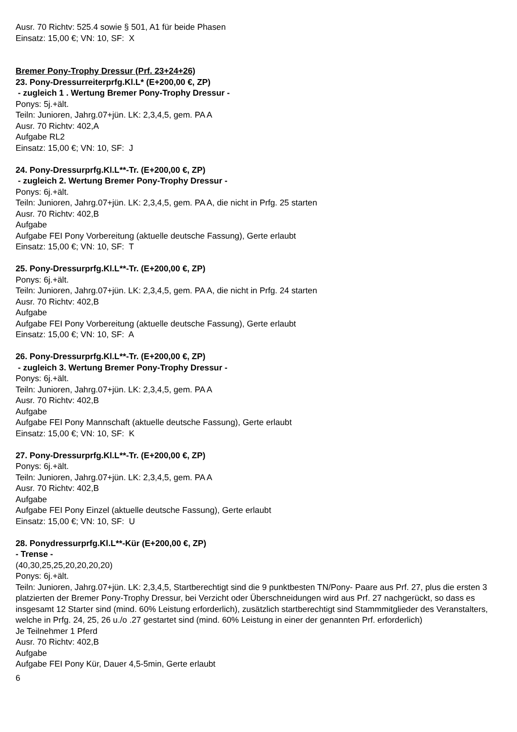Ausr. 70 Richtv: 525.4 sowie § 501, A1 für beide Phasen
Einsatz: 15,00 €; VN: 10, SF: X
Bremer Pony-Trophy Dressur (Prf. 23+24+26)
23. Pony-Dressurreiterprfg.Kl.L* (E+200,00 €, ZP)
- zugleich 1 . Wertung Bremer Pony-Trophy Dressur -
Ponys: 5j.+ält.
Teiln: Junioren, Jahrg.07+jün. LK: 2,3,4,5, gem. PA A
Ausr. 70 Richtv: 402,A
Aufgabe RL2
Einsatz: 15,00 €; VN: 10, SF: J
24. Pony-Dressurprfg.Kl.L**-Tr. (E+200,00 €, ZP)
- zugleich 2. Wertung Bremer Pony-Trophy Dressur -
Ponys: 6j.+ält.
Teiln: Junioren, Jahrg.07+jün. LK: 2,3,4,5, gem. PA A, die nicht in Prfg. 25 starten
Ausr. 70 Richtv: 402,B
Aufgabe
Aufgabe FEI Pony Vorbereitung (aktuelle deutsche Fassung), Gerte erlaubt
Einsatz: 15,00 €; VN: 10, SF: T
25. Pony-Dressurprfg.Kl.L**-Tr. (E+200,00 €, ZP)
Ponys: 6j.+ält.
Teiln: Junioren, Jahrg.07+jün. LK: 2,3,4,5, gem. PA A, die nicht in Prfg. 24 starten
Ausr. 70 Richtv: 402,B
Aufgabe
Aufgabe FEI Pony Vorbereitung (aktuelle deutsche Fassung), Gerte erlaubt
Einsatz: 15,00 €; VN: 10, SF: A
26. Pony-Dressurprfg.Kl.L**-Tr. (E+200,00 €, ZP)
- zugleich 3. Wertung Bremer Pony-Trophy Dressur -
Ponys: 6j.+ält.
Teiln: Junioren, Jahrg.07+jün. LK: 2,3,4,5, gem. PA A
Ausr. 70 Richtv: 402,B
Aufgabe
Aufgabe FEI Pony Mannschaft (aktuelle deutsche Fassung), Gerte erlaubt
Einsatz: 15,00 €; VN: 10, SF: K
27. Pony-Dressurprfg.Kl.L**-Tr. (E+200,00 €, ZP)
Ponys: 6j.+ält.
Teiln: Junioren, Jahrg.07+jün. LK: 2,3,4,5, gem. PA A
Ausr. 70 Richtv: 402,B
Aufgabe
Aufgabe FEI Pony Einzel (aktuelle deutsche Fassung), Gerte erlaubt
Einsatz: 15,00 €; VN: 10, SF: U
28. Ponydressurprfg.Kl.L**-Kür (E+200,00 €, ZP)
- Trense -
(40,30,25,25,20,20,20,20)
Ponys: 6j.+ält.
Teiln: Junioren, Jahrg.07+jün. LK: 2,3,4,5, Startberechtigt sind die 9 punktbesten TN/Pony- Paare aus Prf. 27, plus die ersten 3 platzierten der Bremer Pony-Trophy Dressur, bei Verzicht oder Überschneidungen wird aus Prf. 27 nachgerückt, so dass es insgesamt 12 Starter sind (mind. 60% Leistung erforderlich), zusätzlich startberechtigt sind Stammmitglieder des Veranstalters, welche in Prfg. 24, 25, 26 u./o .27 gestartet sind (mind. 60% Leistung in einer der genannten Prf. erforderlich)
Je Teilnehmer 1 Pferd
Ausr. 70 Richtv: 402,B
Aufgabe
Aufgabe FEI Pony Kür, Dauer 4,5-5min, Gerte erlaubt
6